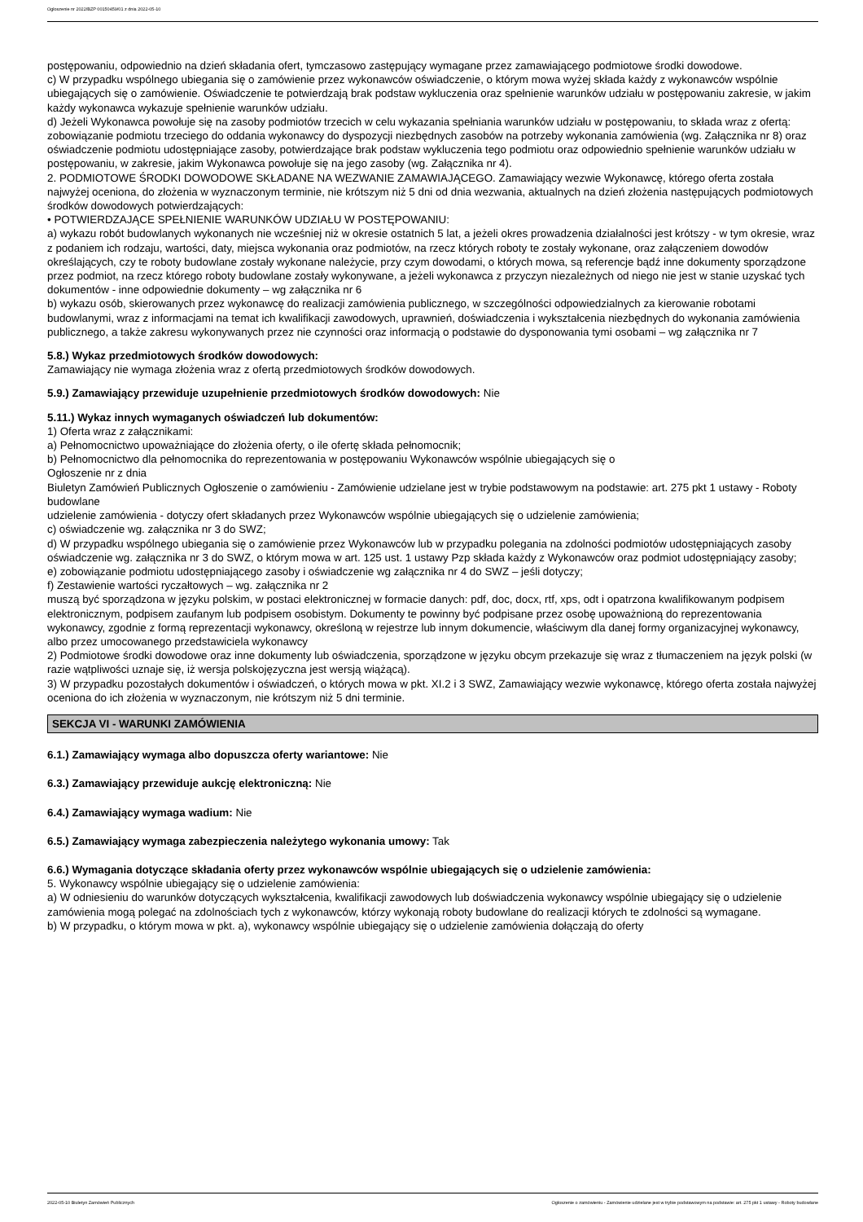Ogłoszenie nr 2022/BZP 00150459/01 z dnia 2022-05-10
postępowaniu, odpowiednio na dzień składania ofert, tymczasowo zastępujący wymagane przez zamawiającego podmiotowe środki dowodowe.
c) W przypadku wspólnego ubiegania się o zamówienie przez wykonawców oświadczenie, o którym mowa wyżej składa każdy z wykonawców wspólnie ubiegających się o zamówienie. Oświadczenie te potwierdzają brak podstaw wykluczenia oraz spełnienie warunków udziału w postępowaniu zakresie, w jakim każdy wykonawca wykazuje spełnienie warunków udziału.
d) Jeżeli Wykonawca powołuje się na zasoby podmiotów trzecich w celu wykazania spełniania warunków udziału w postępowaniu, to składa wraz z ofertą: zobowiązanie podmiotu trzeciego do oddania wykonawcy do dyspozycji niezbędnych zasobów na potrzeby wykonania zamówienia (wg. Załącznika nr 8) oraz oświadczenie podmiotu udostępniające zasoby, potwierdzające brak podstaw wykluczenia tego podmiotu oraz odpowiednio spełnienie warunków udziału w postępowaniu, w zakresie, jakim Wykonawca powołuje się na jego zasoby (wg. Załącznika nr 4).
2. PODMIOTOWE ŚRODKI DOWODOWE SKŁADANE NA WEZWANIE ZAMAWIAJĄCEGO. Zamawiający wezwie Wykonawcę, którego oferta została najwyżej oceniona, do złożenia w wyznaczonym terminie, nie krótszym niż 5 dni od dnia wezwania, aktualnych na dzień złożenia następujących podmiotowych środków dowodowych potwierdzających:
• POTWIERDZAJĄCE SPEŁNIENIE WARUNKÓW UDZIAŁU W POSTĘPOWANIU:
a) wykazu robót budowlanych wykonanych nie wcześniej niż w okresie ostatnich 5 lat, a jeżeli okres prowadzenia działalności jest krótszy - w tym okresie, wraz z podaniem ich rodzaju, wartości, daty, miejsca wykonania oraz podmiotów, na rzecz których roboty te zostały wykonane, oraz załączeniem dowodów określających, czy te roboty budowlane zostały wykonane należycie, przy czym dowodami, o których mowa, są referencje bądź inne dokumenty sporządzone przez podmiot, na rzecz którego roboty budowlane zostały wykonywane, a jeżeli wykonawca z przyczyn niezależnych od niego nie jest w stanie uzyskać tych dokumentów - inne odpowiednie dokumenty – wg załącznika nr 6
b) wykazu osób, skierowanych przez wykonawcę do realizacji zamówienia publicznego, w szczególności odpowiedzialnych za kierowanie robotami budowlanymi, wraz z informacjami na temat ich kwalifikacji zawodowych, uprawnień, doświadczenia i wykształcenia niezbędnych do wykonania zamówienia publicznego, a także zakresu wykonywanych przez nie czynności oraz informacją o podstawie do dysponowania tymi osobami – wg załącznika nr 7
5.8.) Wykaz przedmiotowych środków dowodowych:
Zamawiający nie wymaga złożenia wraz z ofertą przedmiotowych środków dowodowych.
5.9.) Zamawiający przewiduje uzupełnienie przedmiotowych środków dowodowych: Nie
5.11.) Wykaz innych wymaganych oświadczeń lub dokumentów:
1) Oferta wraz z załącznikami:
a) Pełnomocnictwo upoważniające do złożenia oferty, o ile ofertę składa pełnomocnik;
b) Pełnomocnictwo dla pełnomocnika do reprezentowania w postępowaniu Wykonawców wspólnie ubiegających się o
Ogłoszenie nr z dnia
Biuletyn Zamówień Publicznych Ogłoszenie o zamówieniu - Zamówienie udzielane jest w trybie podstawowym na podstawie: art. 275 pkt 1 ustawy - Roboty budowlane
udzielenie zamówienia - dotyczy ofert składanych przez Wykonawców wspólnie ubiegających się o udzielenie zamówienia;
c) oświadczenie wg. załącznika nr 3 do SWZ;
d) W przypadku wspólnego ubiegania się o zamówienie przez Wykonawców lub w przypadku polegania na zdolności podmiotów udostępniających zasoby oświadczenie wg. załącznika nr 3 do SWZ, o którym mowa w art. 125 ust. 1 ustawy Pzp składa każdy z Wykonawców oraz podmiot udostępniający zasoby;
e) zobowiązanie podmiotu udostępniającego zasoby i oświadczenie wg załącznika nr 4 do SWZ – jeśli dotyczy;
f) Zestawienie wartości ryczałtowych – wg. załącznika nr 2
muszą być sporządzona w języku polskim, w postaci elektronicznej w formacie danych: pdf, doc, docx, rtf, xps, odt i opatrzona kwalifikowanym podpisem elektronicznym, podpisem zaufanym lub podpisem osobistym. Dokumenty te powinny być podpisane przez osobę upoważnioną do reprezentowania wykonawcy, zgodnie z formą reprezentacji wykonawcy, określoną w rejestrze lub innym dokumencie, właściwym dla danej formy organizacyjnej wykonawcy, albo przez umocowanego przedstawiciela wykonawcy
2) Podmiotowe środki dowodowe oraz inne dokumenty lub oświadczenia, sporządzone w języku obcym przekazuje się wraz z tłumaczeniem na język polski (w razie wątpliwości uznaje się, iż wersja polskojęzyczna jest wersją wiążącą).
3) W przypadku pozostałych dokumentów i oświadczeń, o których mowa w pkt. XI.2 i 3 SWZ, Zamawiający wezwie wykonawcę, którego oferta została najwyżej oceniona do ich złożenia w wyznaczonym, nie krótszym niż 5 dni terminie.
SEKCJA VI - WARUNKI ZAMÓWIENIA
6.1.) Zamawiający wymaga albo dopuszcza oferty wariantowe: Nie
6.3.) Zamawiający przewiduje aukcję elektroniczną: Nie
6.4.) Zamawiający wymaga wadium: Nie
6.5.) Zamawiający wymaga zabezpieczenia należytego wykonania umowy: Tak
6.6.) Wymagania dotyczące składania oferty przez wykonawców wspólnie ubiegających się o udzielenie zamówienia:
5. Wykonawcy wspólnie ubiegający się o udzielenie zamówienia:
a) W odniesieniu do warunków dotyczących wykształcenia, kwalifikacji zawodowych lub doświadczenia wykonawcy wspólnie ubiegający się o udzielenie zamówienia mogą polegać na zdolnościach tych z wykonawców, którzy wykonają roboty budowlane do realizacji których te zdolności są wymagane.
b) W przypadku, o którym mowa w pkt. a), wykonawcy wspólnie ubiegający się o udzielenie zamówienia dołączają do oferty
2022-05-10 Biuletyn Zamówień Publicznych Ogłoszenie o zamówieniu - Zamówienie udzielane jest w trybie podstawowym na podstawie: art. 275 pkt 1 ustawy - Roboty budowlane